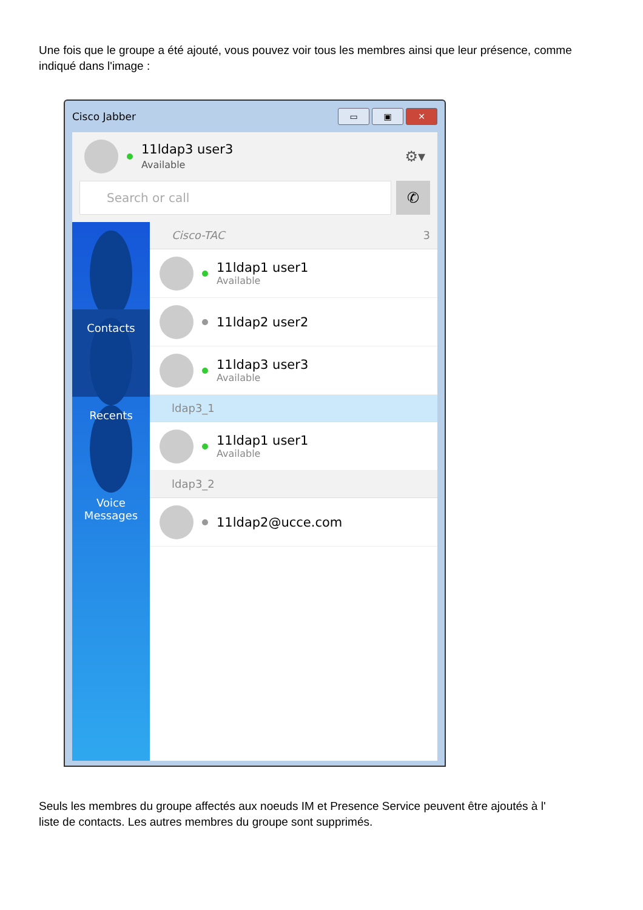Une fois que le groupe a été ajouté, vous pouvez voir tous les membres ainsi que leur présence, comme indiqué dans l'image :
Cisco Jabber
▭ ▣ ✕
11ldap3 user3
Available
⚙▾
Search or call
✆
Contacts
Recents
Voice Messages
Cisco-TAC 3
11ldap1 user1
Available
11ldap2 user2
11ldap3 user3
Available
ldap3_1
11ldap1 user1
Available
ldap3_2
11ldap2@ucce.com
Seuls les membres du groupe affectés aux noeuds IM et Presence Service peuvent être ajoutés à l'
liste de contacts. Les autres membres du groupe sont supprimés.